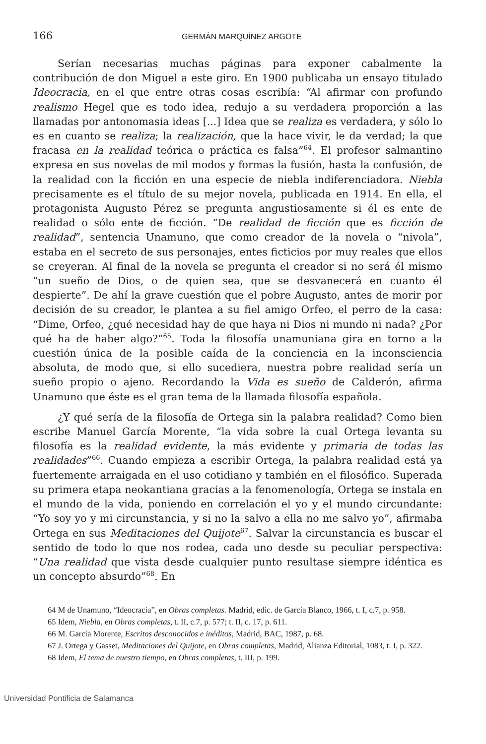166 GERMÁN MARQUÍNEZ ARGOTE
Serían necesarias muchas páginas para exponer cabalmente la contribución de don Miguel a este giro. En 1900 publicaba un ensayo titulado Ideocracia, en el que entre otras cosas escribía: “Al afirmar con profundo realismo Hegel que es todo idea, redujo a su verdadera proporción a las llamadas por antonomasia ideas [...] Idea que se realiza es verdadera, y sólo lo es en cuanto se realiza; la realización, que la hace vivir, le da verdad; la que fracasa en la realidad teórica o práctica es falsa”<sup>64</sup>. El profesor salmantino expresa en sus novelas de mil modos y formas la fusión, hasta la confusión, de la realidad con la ficción en una especie de niebla indiferenciadora. Niebla precisamente es el título de su mejor novela, publicada en 1914. En ella, el protagonista Augusto Pérez se pregunta angustiosamente si él es ente de realidad o sólo ente de ficción. “De realidad de ficción que es ficción de realidad”, sentencia Unamuno, que como creador de la novela o “nivola”, estaba en el secreto de sus personajes, entes ficticios por muy reales que ellos se creyeran. Al final de la novela se pregunta el creador si no será él mismo “un sueño de Dios, o de quien sea, que se desvanecerá en cuanto él despierte”. De ahí la grave cuestión que el pobre Augusto, antes de morir por decisión de su creador, le plantea a su fiel amigo Orfeo, el perro de la casa: “Dime, Orfeo, ¿qué necesidad hay de que haya ni Dios ni mundo ni nada? ¿Por qué ha de haber algo?”<sup>65</sup>. Toda la filosofía unamuniana gira en torno a la cuestión única de la posible caída de la conciencia en la inconsciencia absoluta, de modo que, si ello sucediera, nuestra pobre realidad sería un sueño propio o ajeno. Recordando la Vida es sueño de Calderón, afirma Unamuno que éste es el gran tema de la llamada filosofía española.
¿Y qué sería de la filosofía de Ortega sin la palabra realidad? Como bien escribe Manuel García Morente, “la vida sobre la cual Ortega levanta su filosofía es la realidad evidente, la más evidente y primaria de todas las realidades”<sup>66</sup>. Cuando empieza a escribir Ortega, la palabra realidad está ya fuertemente arraigada en el uso cotidiano y también en el filosófico. Superada su primera etapa neokantiana gracias a la fenomenología, Ortega se instala en el mundo de la vida, poniendo en correlación el yo y el mundo circundante: “Yo soy yo y mi circunstancia, y si no la salvo a ella no me salvo yo”, afirmaba Ortega en sus Meditaciones del Quijote<sup>67</sup>. Salvar la circunstancia es buscar el sentido de todo lo que nos rodea, cada uno desde su peculiar perspectiva: “Una realidad que vista desde cualquier punto resultase siempre idéntica es un concepto absurdo”<sup>68</sup>. En
64 M de Unamuno, “Ideocracia”, en Obras completas. Madrid, edic. de García Blanco, 1966, t. I, c.7, p. 958.
65 Idem, Niebla, en Obras completas, t. II, c.7, p. 577; t. II, c. 17, p. 611.
66 M. García Morente, Escritos desconocidos e inéditos, Madrid, BAC, 1987, p. 68.
67 J. Ortega y Gasset, Meditaciones del Quijote, en Obras completas, Madrid, Alianza Editorial, 1083, t. I, p. 322.
68 Idem, El tema de nuestro tiempo, en Obras completas, t. III, p. 199.
Universidad Pontificia de Salamanca